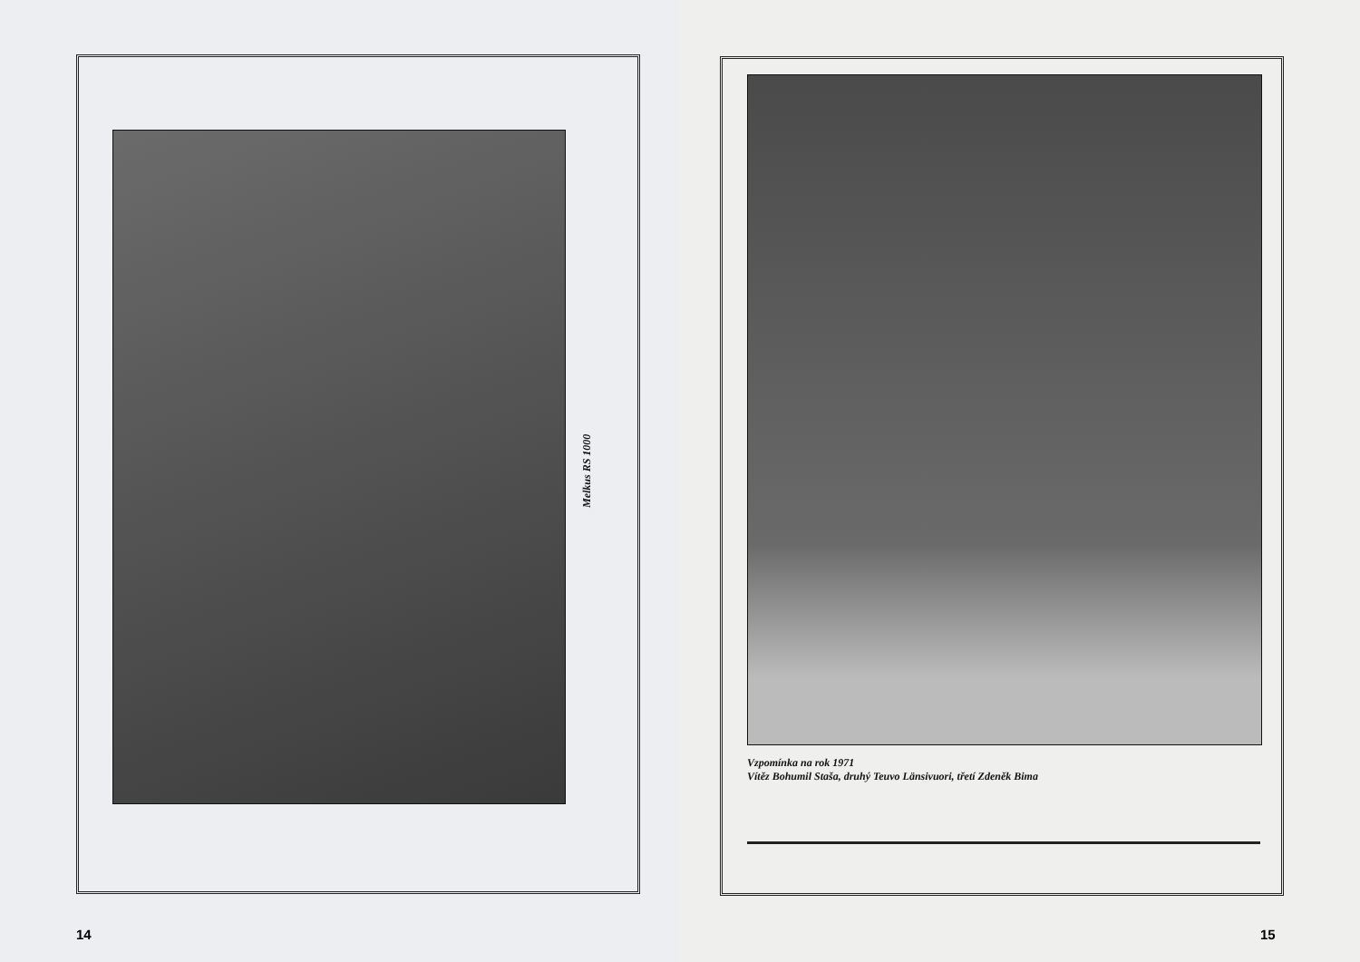Melkus RS 1000
14
Vzpomínka na rok 1971
Vítěz Bohumil Staša, druhý Teuvo Länsivuori, třetí Zdeněk Bima
15